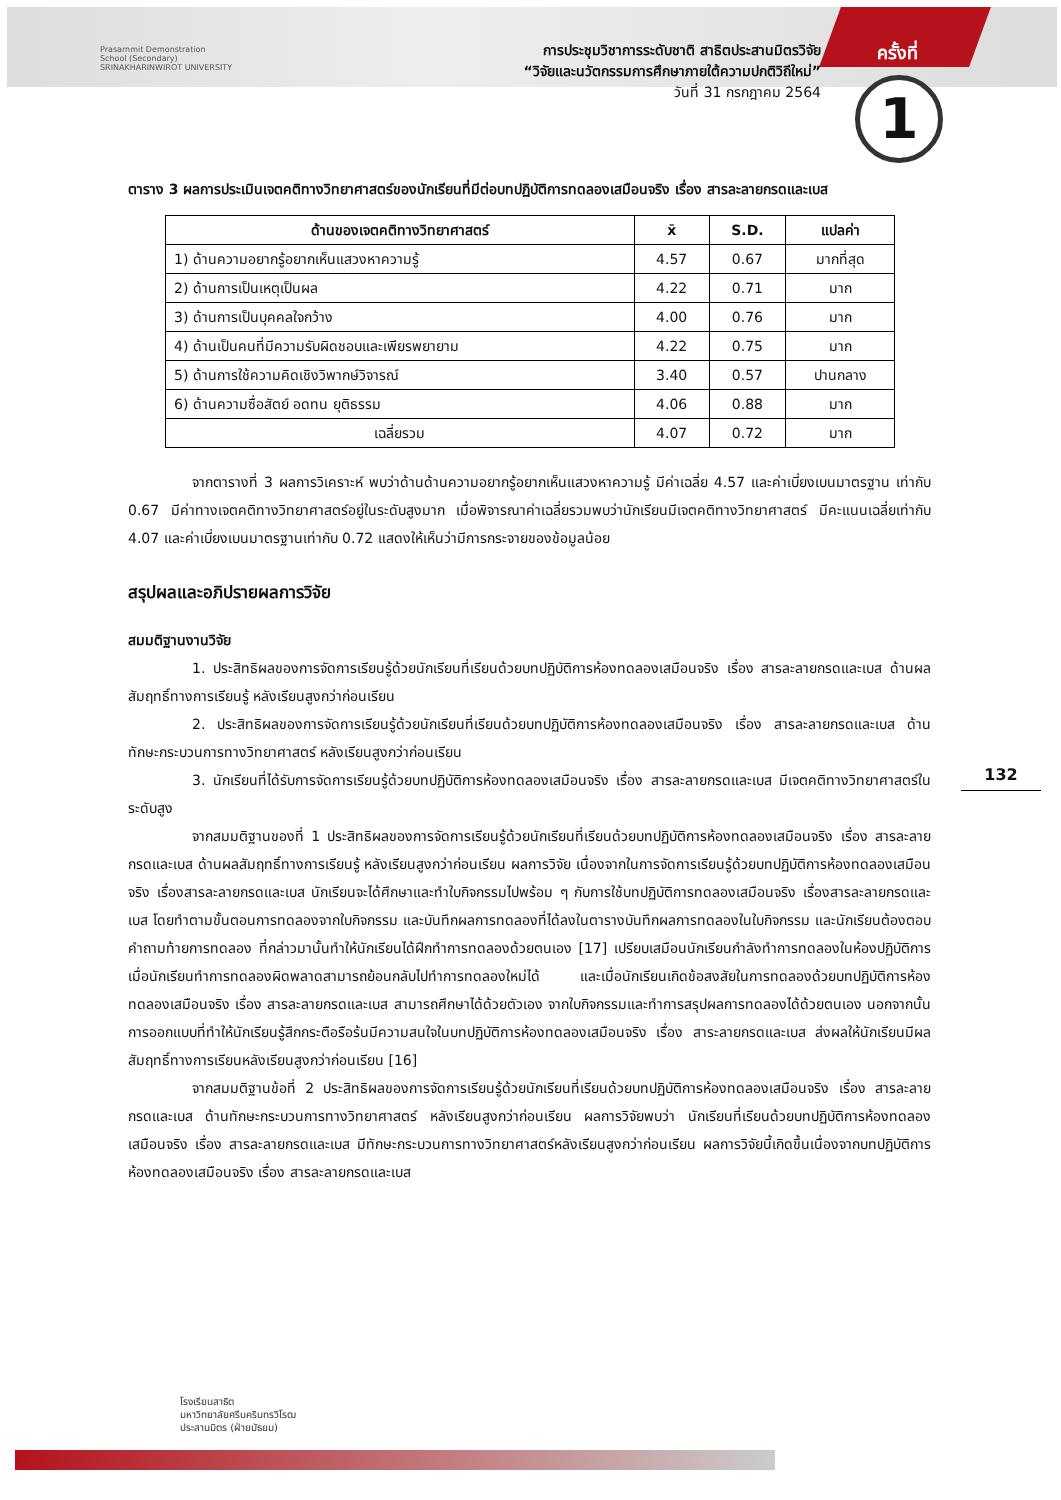Prasarnmit Demonstration
School (Secondary)
SRINAKHARINWIROT UNIVERSITY
การประชุมวิชาการระดับชาติ สาธิตประสานมิตรวิจัย
“วิจัยและนวัตกรรมการศึกษาภายใต้ความปกติวิถีใหม่”
วันที่ 31 กรกฎาคม 2564
ครั้งที่
1
132
ตาราง 3 ผลการประเมินเจตคติทางวิทยาศาสตร์ของนักเรียนที่มีต่อบทปฏิบัติการทดลองเสมือนจริง เรื่อง สารละลายกรดและเบส
| ด้านของเจตคติทางวิทยาศาสตร์ | x̄ | S.D. | แปลค่า |
| --- | --- | --- | --- |
| 1) ด้านความอยากรู้อยากเห็นแสวงหาความรู้ | 4.57 | 0.67 | มากที่สุด |
| 2) ด้านการเป็นเหตุเป็นผล | 4.22 | 0.71 | มาก |
| 3) ด้านการเป็นบุคคลใจกว้าง | 4.00 | 0.76 | มาก |
| 4) ด้านเป็นคนที่มีความรับผิดชอบและเพียรพยายาม | 4.22 | 0.75 | มาก |
| 5) ด้านการใช้ความคิดเชิงวิพากษ์วิจารณ์ | 3.40 | 0.57 | ปานกลาง |
| 6) ด้านความซื่อสัตย์ อดทน ยุติธรรม | 4.06 | 0.88 | มาก |
| เฉลี่ยรวม | 4.07 | 0.72 | มาก |
จากตารางที่ 3 ผลการวิเคราะห์ พบว่าด้านด้านความอยากรู้อยากเห็นแสวงหาความรู้ มีค่าเฉลี่ย 4.57 และค่าเบี่ยงเบนมาตรฐาน เท่ากับ 0.67 มีค่าทางเจตคติทางวิทยาศาสตร์อยู่ในระดับสูงมาก เมื่อพิจารณาค่าเฉลี่ยรวมพบว่านักเรียนมีเจตคติทางวิทยาศาสตร์ มีคะแนนเฉลี่ยเท่ากับ 4.07 และค่าเบี่ยงเบนมาตรฐานเท่ากับ 0.72 แสดงให้เห็นว่ามีการกระจายของข้อมูลน้อย
สรุปผลและอภิปรายผลการวิจัย
สมมติฐานงานวิจัย
1. ประสิทธิผลของการจัดการเรียนรู้ด้วยนักเรียนที่เรียนด้วยบทปฏิบัติการห้องทดลองเสมือนจริง เรื่อง สารละลายกรดและเบส ด้านผลสัมฤทธิ์ทางการเรียนรู้ หลังเรียนสูงกว่าก่อนเรียน
2. ประสิทธิผลของการจัดการเรียนรู้ด้วยนักเรียนที่เรียนด้วยบทปฏิบัติการห้องทดลองเสมือนจริง เรื่อง สารละลายกรดและเบส ด้านทักษะกระบวนการทางวิทยาศาสตร์ หลังเรียนสูงกว่าก่อนเรียน
3. นักเรียนที่ได้รับการจัดการเรียนรู้ด้วยบทปฏิบัติการห้องทดลองเสมือนจริง เรื่อง สารละลายกรดและเบส มีเจตคติทางวิทยาศาสตร์ในระดับสูง
จากสมมติฐานของที่ 1 ประสิทธิผลของการจัดการเรียนรู้ด้วยนักเรียนที่เรียนด้วยบทปฏิบัติการห้องทดลองเสมือนจริง เรื่อง สารละลายกรดและเบส ด้านผลสัมฤทธิ์ทางการเรียนรู้ หลังเรียนสูงกว่าก่อนเรียน ผลการวิจัย เนื่องจากในการจัดการเรียนรู้ด้วยบทปฏิบัติการห้องทดลองเสมือนจริง เรื่องสารละลายกรดและเบส นักเรียนจะได้ศึกษาและทำใบกิจกรรมไปพร้อม ๆ กับการใช้บทปฏิบัติการทดลองเสมือนจริง เรื่องสารละลายกรดและเบส โดยทำตามขั้นตอนการทดลองจากใบกิจกรรม และบันทึกผลการทดลองที่ได้ลงในตารางบันทึกผลการทดลองในใบกิจกรรม และนักเรียนต้องตอบคำถามท้ายการทดลอง ที่กล่าวมานั้นทำให้นักเรียนได้ฝึกทำการทดลองด้วยตนเอง [17] เปรียบเสมือนนักเรียนกำลังทำการทดลองในห้องปฏิบัติการ เมื่อนักเรียนทำการทดลองผิดพลาดสามารถย้อนกลับไปทำการทดลองใหม่ได้ และเมื่อนักเรียนเกิดข้อสงสัยในการทดลองด้วยบทปฏิบัติการห้องทดลองเสมือนจริง เรื่อง สารละลายกรดและเบส สามารถศึกษาได้ด้วยตัวเอง จากใบกิจกรรมและทำการสรุปผลการทดลองได้ด้วยตนเอง นอกจากนั้นการออกแบบที่ทำให้นักเรียนรู้สึกกระตือรือร้นมีความสนใจในบทปฏิบัติการห้องทดลองเสมือนจริง เรื่อง สาระลายกรดและเบส ส่งผลให้นักเรียนมีผลสัมฤทธิ์ทางการเรียนหลังเรียนสูงกว่าก่อนเรียน [16]
จากสมมติฐานข้อที่ 2 ประสิทธิผลของการจัดการเรียนรู้ด้วยนักเรียนที่เรียนด้วยบทปฏิบัติการห้องทดลองเสมือนจริง เรื่อง สารละลายกรดและเบส ด้านทักษะกระบวนการทางวิทยาศาสตร์ หลังเรียนสูงกว่าก่อนเรียน ผลการวิจัยพบว่า นักเรียนที่เรียนด้วยบทปฏิบัติการห้องทดลองเสมือนจริง เรื่อง สารละลายกรดและเบส มีทักษะกระบวนการทางวิทยาศาสตร์หลังเรียนสูงกว่าก่อนเรียน ผลการวิจัยนี้เกิดขึ้นเนื่องจากบทปฏิบัติการห้องทดลองเสมือนจริง เรื่อง สารละลายกรดและเบส
โรงเรียนสาธิต
มหาวิทยาลัยศรีนครินทรวิโรฒ
ประสานมิตร (ฝ่ายมัธยม)